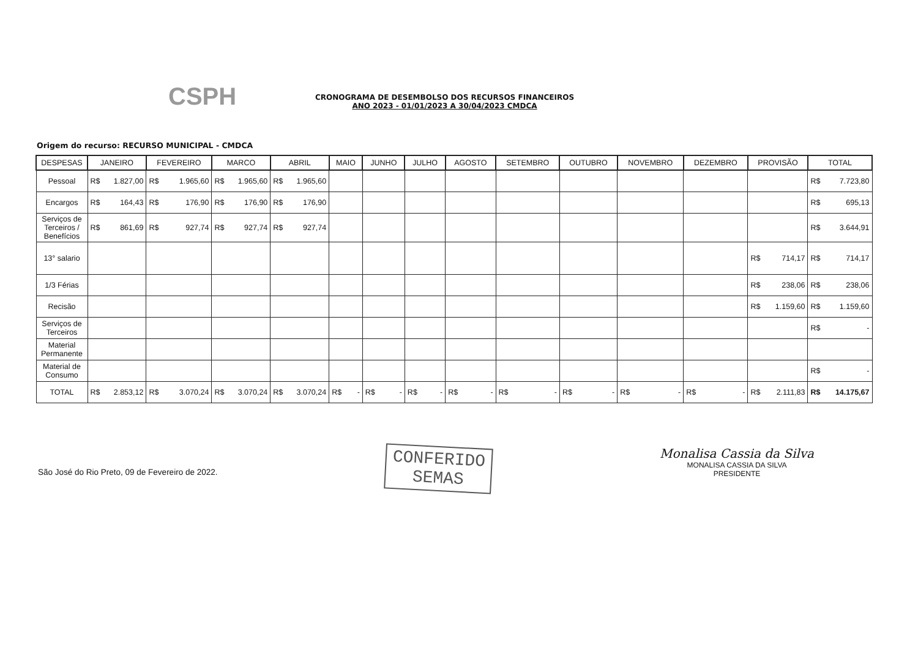CSPH
CRONOGRAMA DE DESEMBOLSO DOS RECURSOS FINANCEIROS
ANO 2023 - 01/01/2023 A 30/04/2023 CMDCA
Origem do recurso: RECURSO MUNICIPAL - CMDCA
| DESPESAS | JANEIRO | FEVEREIRO | MARCO | ABRIL | MAIO | JUNHO | JULHO | AGOSTO | SETEMBRO | OUTUBRO | NOVEMBRO | DEZEMBRO | PROVISÃO | TOTAL |
| --- | --- | --- | --- | --- | --- | --- | --- | --- | --- | --- | --- | --- | --- | --- |
| Pessoal | R$ 1.827,00 | R$ 1.965,60 | R$ 1.965,60 | R$ 1.965,60 | | | | | | | | | | R$ 7.723,80 |
| Encargos | R$ 164,43 | R$ 176,90 | R$ 176,90 | R$ 176,90 | | | | | | | | | | R$ 695,13 |
| Serviços de Terceiros / Benefícios | R$ 861,69 | R$ 927,74 | R$ 927,74 | R$ 927,74 | | | | | | | | | | R$ 3.644,91 |
| 13° salario | | | | | | | | | | | | | R$ 714,17 | R$ 714,17 |
| 1/3 Férias | | | | | | | | | | | | | R$ 238,06 | R$ 238,06 |
| Recisão | | | | | | | | | | | | | R$ 1.159,60 | R$ 1.159,60 |
| Serviços de Terceiros | | | | | | | | | | | | | | R$ - |
| Material Permanente | | | | | | | | | | | | | | |
| Material de Consumo | | | | | | | | | | | | | | R$ - |
| TOTAL | R$ 2.853,12 | R$ 3.070,24 | R$ 3.070,24 | R$ 3.070,24 | R$ - | R$ - | R$ - | R$ - | R$ - | R$ - | R$ - | R$ - | R$ 2.111,83 | R$ 14.175,67 |
São José do Rio Preto, 09 de Fevereiro de 2022.
CONFERIDO
SEMAS
Monalisa Cassia da Silva
MONALISA CASSIA DA SILVA
PRESIDENTE